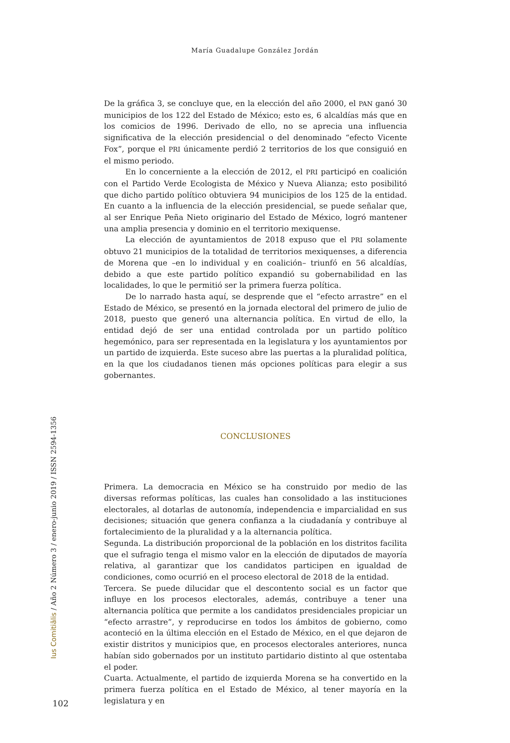María Guadalupe González Jordán
De la gráfica 3, se concluye que, en la elección del año 2000, el PAN ganó 30 municipios de los 122 del Estado de México; esto es, 6 alcaldías más que en los comicios de 1996. Derivado de ello, no se aprecia una influencia significativa de la elección presidencial o del denominado “efecto Vicente Fox”, porque el PRI únicamente perdió 2 territorios de los que consiguió en el mismo periodo.
En lo concerniente a la elección de 2012, el PRI participó en coalición con el Partido Verde Ecologista de México y Nueva Alianza; esto posibilitó que dicho partido político obtuviera 94 municipios de los 125 de la entidad. En cuanto a la influencia de la elección presidencial, se puede señalar que, al ser Enrique Peña Nieto originario del Estado de México, logró mantener una amplia presencia y dominio en el territorio mexiquense.
La elección de ayuntamientos de 2018 expuso que el PRI solamente obtuvo 21 municipios de la totalidad de territorios mexiquenses, a diferencia de Morena que –en lo individual y en coalición– triunfó en 56 alcaldías, debido a que este partido político expandió su gobernabilidad en las localidades, lo que le permitió ser la primera fuerza política.
De lo narrado hasta aquí, se desprende que el “efecto arrastre” en el Estado de México, se presentó en la jornada electoral del primero de julio de 2018, puesto que generó una alternancia política. En virtud de ello, la entidad dejó de ser una entidad controlada por un partido político hegemónico, para ser representada en la legislatura y los ayuntamientos por un partido de izquierda. Este suceso abre las puertas a la pluralidad política, en la que los ciudadanos tienen más opciones políticas para elegir a sus gobernantes.
CONCLUSIONES
Primera. La democracia en México se ha construido por medio de las diversas reformas políticas, las cuales han consolidado a las instituciones electorales, al dotarlas de autonomía, independencia e imparcialidad en sus decisiones; situación que genera confianza a la ciudadanía y contribuye al fortalecimiento de la pluralidad y a la alternancia política.
Segunda. La distribución proporcional de la población en los distritos facilita que el sufragio tenga el mismo valor en la elección de diputados de mayoría relativa, al garantizar que los candidatos participen en igualdad de condiciones, como ocurrió en el proceso electoral de 2018 de la entidad.
Tercera. Se puede dilucidar que el descontento social es un factor que influye en los procesos electorales, además, contribuye a tener una alternancia política que permite a los candidatos presidenciales propiciar un “efecto arrastre”, y reproducirse en todos los ámbitos de gobierno, como aconteció en la última elección en el Estado de México, en el que dejaron de existir distritos y municipios que, en procesos electorales anteriores, nunca habían sido gobernados por un instituto partidario distinto al que ostentaba el poder.
Cuarta. Actualmente, el partido de izquierda Morena se ha convertido en la primera fuerza política en el Estado de México, al tener mayoría en la legislatura y en
Ius Comitiãlis / Año 2 Número 3 / enero-junio 2019 / ISSN 2594-1356
102